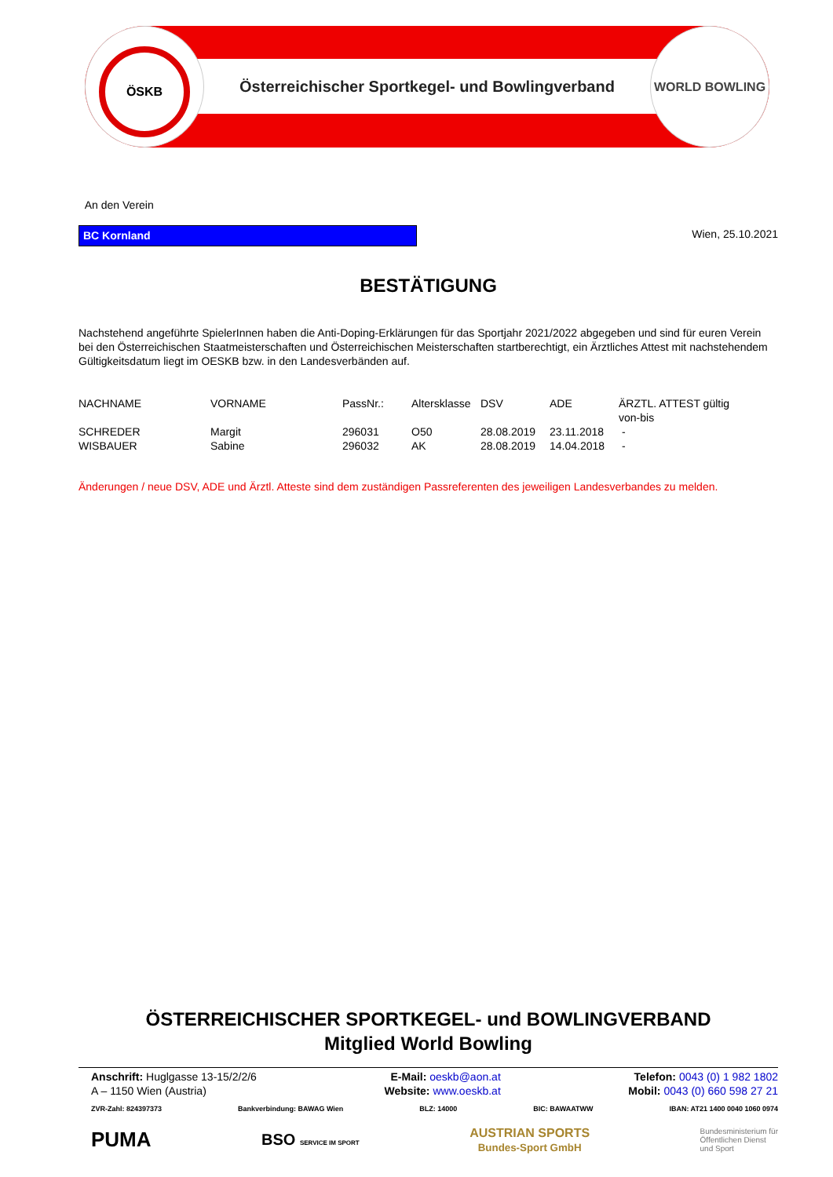Österreichischer Sportkegel- und Bowlingverband
ÖSKB WORLD BOWLING
An den Verein
BC Kornland Wien, 25.10.2021
BESTÄTIGUNG
Nachstehend angeführte SpielerInnen haben die Anti-Doping-Erklärungen für das Sportjahr 2021/2022 abgegeben und sind für euren Verein bei den Österreichischen Staatmeisterschaften und Österreichischen Meisterschaften startberechtigt, ein Ärztliches Attest mit nachstehendem Gültigkeitsdatum liegt im OESKB bzw. in den Landesverbänden auf.
| NACHNAME | VORNAME | PassNr.: | Altersklasse | DSV | ADE | ÄRZTL. ATTEST gültig von-bis |
| --- | --- | --- | --- | --- | --- | --- |
| SCHREDER | Margit | 296031 | O50 | 28.08.2019 | 23.11.2018 | - |
| WISBAUER | Sabine | 296032 | AK | 28.08.2019 | 14.04.2018 | - |
Änderungen / neue DSV, ADE und Ärztl. Atteste sind dem zuständigen Passreferenten des jeweiligen Landesverbandes zu melden.
ÖSTERREICHISCHER SPORTKEGEL- und BOWLINGVERBAND
Mitglied World Bowling
Anschrift: Huglgasse 13-15/2/2/6
A – 1150 Wien (Austria)
E-Mail: oeskb@aon.at
Website: www.oeskb.at
Telefon: 0043 (0) 1 982 1802
Mobil: 0043 (0) 660 598 27 21
ZVR-Zahl: 824397373 Bankverbindung: BAWAG Wien BLZ: 14000 BIC: BAWAATWW IBAN: AT21 1400 0040 1060 0974
PUMA BSO SERVICE IM SPORT AUSTRIAN SPORTS
Bundes-Sport GmbH Bundesministerium für
Öffentlichen Dienst
und Sport